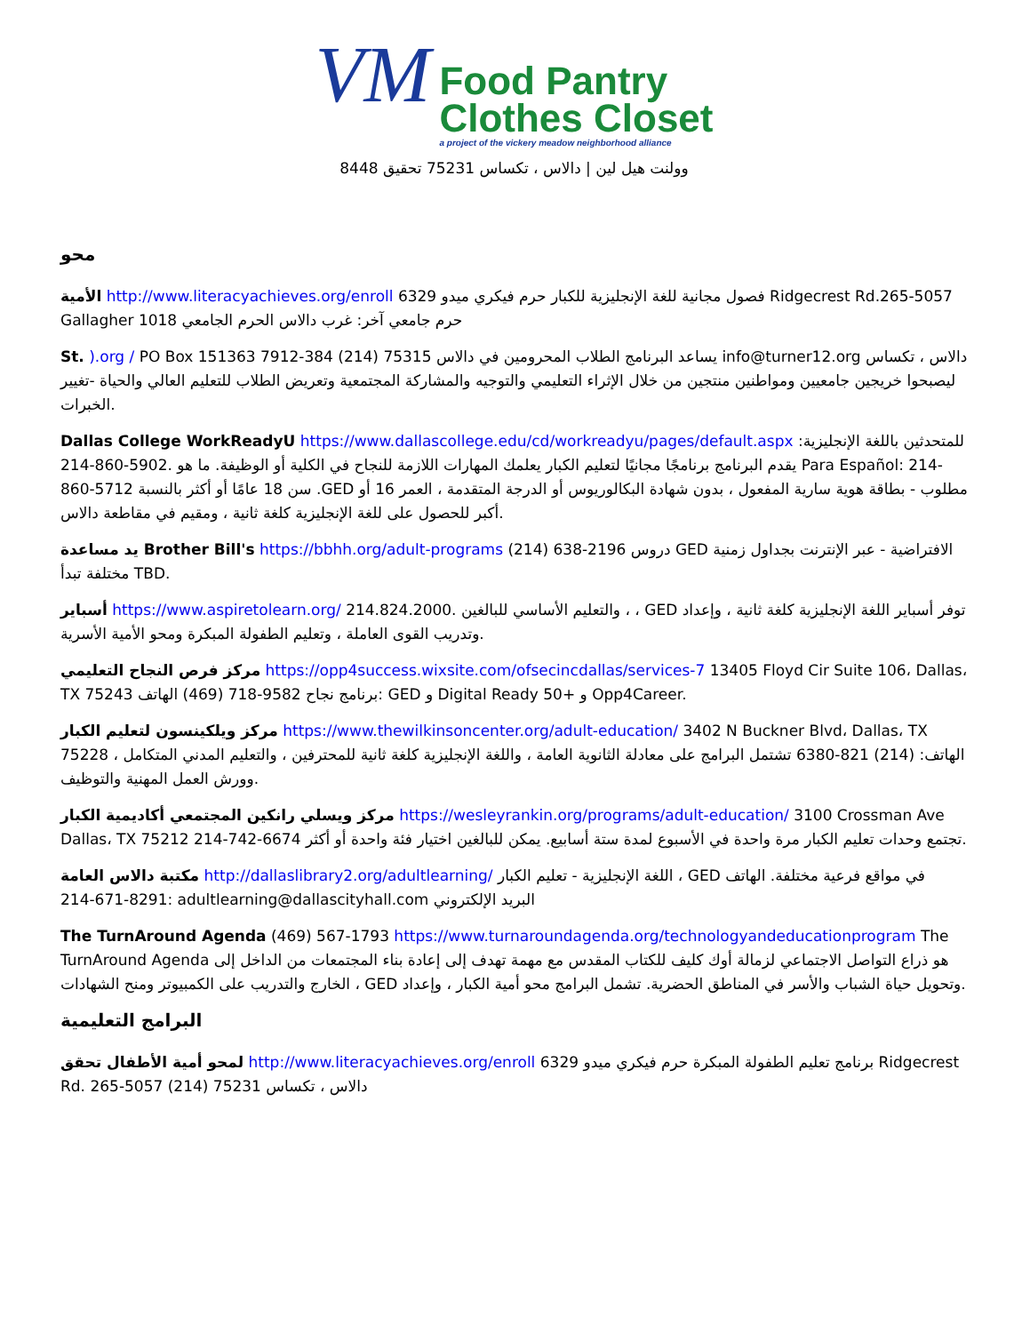VM Food Pantry
Clothes Closet
a project of the vickery meadow neighborhood alliance
وولنت هيل لين | دالاس ، تكساس 75231 تحقيق 8448
محو
الأمية http://www.literacyachieves.org/enroll 6329 فصول مجانية للغة الإنجليزية للكبار حرم فيكري ميدو Ridgecrest Rd.265-5057 Gallagher حرم جامعي آخر: غرب دالاس الحرم الجامعي 1018
St. ).org / PO Box 151363 7912-384 (214) 75315 يساعد البرنامج الطلاب المحرومين في دالاس info@turner12.org دالاس ، تكساس ليصبحوا خريجين جامعيين ومواطنين منتجين من خلال الإثراء التعليمي والتوجيه والمشاركة المجتمعية وتعريض الطلاب للتعليم العالي والحياة -تغيير الخبرات.
Dallas College WorkReadyU https://www.dallascollege.edu/cd/workreadyu/pages/default.aspx :للمتحدثين باللغة الإنجليزية يقدم البرنامج برنامجًا مجانيًا لتعليم الكبار يعلمك المهارات اللازمة للنجاح في الكلية أو الوظيفة. ما هو .5902-860-214 Para Español: 214-860-5712 سن 18 عامًا أو أكثر بالنسبة .GED مطلوب - بطاقة هوية سارية المفعول ، بدون شهادة البكالوريوس أو الدرجة المتقدمة ، العمر 16 أو أكبر للحصول على للغة الإنجليزية كلغة ثانية ، ومقيم في مقاطعة دالاس.
يد مساعدة Brother Bill's https://bbhh.org/adult-programs (214) 638-2196 دروس GED الافتراضية - عبر الإنترنت بجداول زمنية مختلفة تبدأ TBD.
أسباير https://www.aspiretolearn.org/ 214.824.2000. والتعليم الأساسي للبالغين ، ، GED توفر أسباير اللغة الإنجليزية كلغة ثانية ، وإعداد وتدريب القوى العاملة ، وتعليم الطفولة المبكرة ومحو الأمية الأسرية.
مركز فرص النجاح التعليمي https://opp4success.wixsite.com/ofsecincdallas/services-7 13405 Floyd Cir Suite 106، Dallas، TX 75243 برنامج نجاح 9582-718 (469) الهاتف: GED و Digital Ready 50+ و Opp4Career.
مركز ويلكينسون لتعليم الكبار https://www.thewilkinsoncenter.org/adult-education/ 3402 N Buckner Blvd، Dallas، TX 75228 الهاتف: (214) 821-6380 تشتمل البرامج على معادلة الثانوية العامة ، واللغة الإنجليزية كلغة ثانية للمحترفين ، والتعليم المدني المتكامل ، وورش العمل المهنية والتوظيف.
مركز ويسلي رانكين المجتمعي أكاديمية الكبار https://wesleyrankin.org/programs/adult-education/ 3100 Crossman Ave Dallas، TX 75212 214-742-6674 تجتمع وحدات تعليم الكبار مرة واحدة في الأسبوع لمدة ستة أسابيع. يمكن للبالغين اختيار فئة واحدة أو أكثر.
مكتبة دالاس العامة http://dallaslibrary2.org/adultlearning/ اللغة الإنجليزية - تعليم الكبار ، GED في مواقع فرعية مختلفة. الهاتف 8291-671-214: adultlearning@dallascityhall.com البريد الإلكتروني
The TurnAround Agenda (469) 567-1793 https://www.turnaroundagenda.org/technologyandeducationprogram The TurnAround Agenda هو ذراع التواصل الاجتماعي لزمالة أوك كليف للكتاب المقدس مع مهمة تهدف إلى إعادة بناء المجتمعات من الداخل إلى الخارج والتدريب على الكمبيوتر ومنح الشهادات ، GED وتحويل حياة الشباب والأسر في المناطق الحضرية. تشمل البرامج محو أمية الكبار ، وإعداد.
البرامج التعليمية
لمحو أمية الأطفال تحقق http://www.literacyachieves.org/enroll 6329 برنامج تعليم الطفولة المبكرة حرم فيكري ميدو Ridgecrest Rd. دالاس ، تكساس 75231 (214) 5057-265